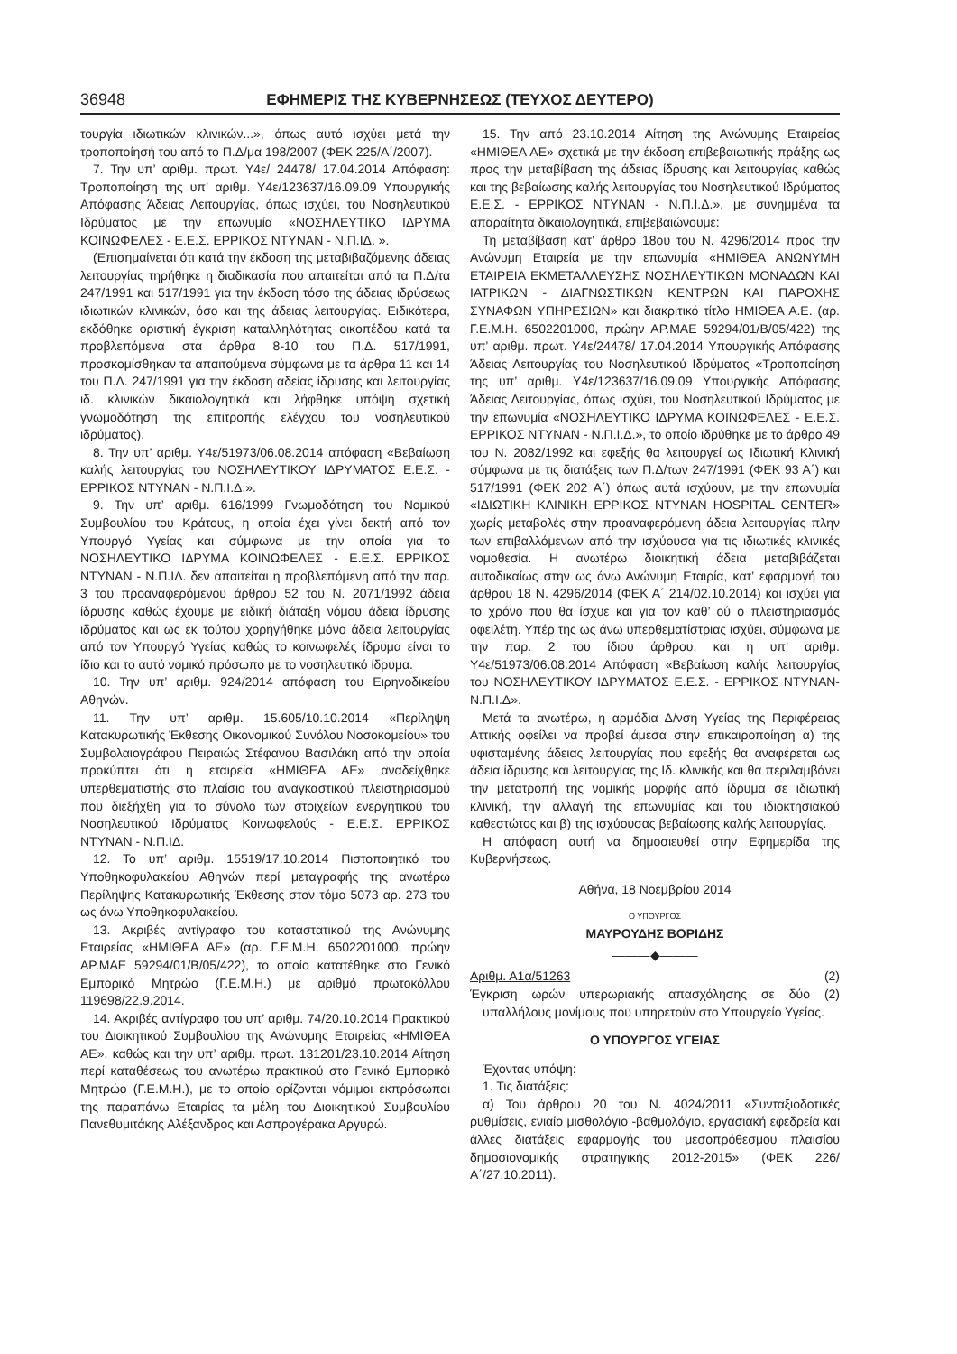36948 ΕΦΗΜΕΡΙΣ ΤΗΣ ΚΥΒΕΡΝΗΣΕΩΣ (ΤΕΥΧΟΣ ΔΕΥΤΕΡΟ)
τουργία ιδιωτικών κλινικών...», όπως αυτό ισχύει μετά την τροποποίησή του από το Π.Δ/μα 198/2007 (ΦΕΚ 225/Α΄/2007).
7. Την υπ’ αριθμ. πρωτ. Υ4ε/ 24478/ 17.04.2014 Απόφαση: Τροποποίηση της υπ’ αριθμ. Υ4ε/123637/16.09.09 Υπουργικής Απόφασης Άδειας Λειτουργίας, όπως ισχύει, του Νοσηλευτικού Ιδρύματος με την επωνυμία «ΝΟΣΗΛΕΥΤΙΚΟ ΙΔΡΥΜΑ ΚΟΙΝΩΦΕΛΕΣ - Ε.Ε.Σ. ΕΡΡΙΚΟΣ ΝΤΥΝΑΝ - Ν.Π.ΙΔ. ».
(Επισημαίνεται ότι κατά την έκδοση της μεταβιβαζόμενης άδειας λειτουργίας τηρήθηκε η διαδικασία που απαιτείται από τα Π.Δ/τα 247/1991 και 517/1991 για την έκδοση τόσο της άδειας ιδρύσεως ιδιωτικών κλινικών, όσο και της άδειας λειτουργίας. Ειδικότερα, εκδόθηκε οριστική έγκριση καταλληλότητας οικοπέδου κατά τα προβλεπόμενα στα άρθρα 8-10 του Π.Δ. 517/1991, προσκομίσθηκαν τα απαιτούμενα σύμφωνα με τα άρθρα 11 και 14 του Π.Δ. 247/1991 για την έκδοση αδείας ίδρυσης και λειτουργίας ιδ. κλινικών δικαιολογητικά και λήφθηκε υπόψη σχετική γνωμοδότηση της επιτροπής ελέγχου του νοσηλευτικού ιδρύματος).
8. Την υπ’ αριθμ. Υ4ε/51973/06.08.2014 απόφαση «Βεβαίωση καλής λειτουργίας του ΝΟΣΗΛΕΥΤΙΚΟΥ ΙΔΡΥΜΑΤΟΣ Ε.Ε.Σ. - ΕΡΡΙΚΟΣ ΝΤΥΝΑΝ - Ν.Π.Ι.Δ.».
9. Την υπ’ αριθμ. 616/1999 Γνωμοδότηση του Νομικού Συμβουλίου του Κράτους, η οποία έχει γίνει δεκτή από τον Υπουργό Υγείας και σύμφωνα με την οποία για το ΝΟΣΗΛΕΥΤΙΚΟ ΙΔΡΥΜΑ ΚΟΙΝΩΦΕΛΕΣ - Ε.Ε.Σ. ΕΡΡΙΚΟΣ ΝΤΥΝΑΝ - Ν.Π.ΙΔ. δεν απαιτείται η προβλεπόμενη από την παρ. 3 του προαναφερόμενου άρθρου 52 του Ν. 2071/1992 άδεια ίδρυσης καθώς έχουμε με ειδική διάταξη νόμου άδεια ίδρυσης ιδρύματος και ως εκ τούτου χορηγήθηκε μόνο άδεια λειτουργίας από τον Υπουργό Υγείας καθώς το κοινωφελές ίδρυμα είναι το ίδιο και το αυτό νομικό πρόσωπο με το νοσηλευτικό ίδρυμα.
10. Την υπ’ αριθμ. 924/2014 απόφαση του Ειρηνοδικείου Αθηνών.
11. Την υπ’ αριθμ. 15.605/10.10.2014 «Περίληψη Κατακυρωτικής Έκθεσης Οικονομικού Συνόλου Νοσοκομείου» του Συμβολαιογράφου Πειραιώς Στέφανου Βασιλάκη από την οποία προκύπτει ότι η εταιρεία «ΗΜΙΘΕΑ ΑΕ» αναδείχθηκε υπερθεματιστής στο πλαίσιο του αναγκαστικού πλειστηριασμού που διεξήχθη για το σύνολο των στοιχείων ενεργητικού του Νοσηλευτικού Ιδρύματος Κοινωφελούς - Ε.Ε.Σ. ΕΡΡΙΚΟΣ ΝΤΥΝΑΝ - Ν.Π.ΙΔ.
12. Το υπ’ αριθμ. 15519/17.10.2014 Πιστοποιητικό του Υποθηκοφυλακείου Αθηνών περί μεταγραφής της ανωτέρω Περίληψης Κατακυρωτικής Έκθεσης στον τόμο 5073 αρ. 273 του ως άνω Υποθηκοφυλακείου.
13. Ακριβές αντίγραφο του καταστατικού της Ανώνυμης Εταιρείας «ΗΜΙΘΕΑ ΑΕ» (αρ. Γ.Ε.Μ.Η. 6502201000, πρώην ΑΡ.ΜΑΕ 59294/01/Β/05/422), το οποίο κατατέθηκε στο Γενικό Εμπορικό Μητρώο (Γ.Ε.Μ.Η.) με αριθμό πρωτοκόλλου 119698/22.9.2014.
14. Ακριβές αντίγραφο του υπ’ αριθμ. 74/20.10.2014 Πρακτικού του Διοικητικού Συμβουλίου της Ανώνυμης Εταιρείας «ΗΜΙΘΕΑ ΑΕ», καθώς και την υπ’ αριθμ. πρωτ. 131201/23.10.2014 Αίτηση περί καταθέσεως του ανωτέρω πρακτικού στο Γενικό Εμπορικό Μητρώο (Γ.Ε.Μ.Η.), με το οποίο ορίζονται νόμιμοι εκπρόσωποι της παραπάνω Εταιρίας τα μέλη του Διοικητικού Συμβουλίου Πανεθυμιτάκης Αλέξανδρος και Ασπρογέρακα Αργυρώ.
15. Την από 23.10.2014 Αίτηση της Ανώνυμης Εταιρείας «ΗΜΙΘΕΑ ΑΕ» σχετικά με την έκδοση επιβεβαιωτικής πράξης ως προς την μεταβίβαση της άδειας ίδρυσης και λειτουργίας καθώς και της βεβαίωσης καλής λειτουργίας του Νοσηλευτικού Ιδρύματος Ε.Ε.Σ. - ΕΡΡΙΚΟΣ ΝΤΥΝΑΝ - Ν.Π.Ι.Δ.», με συνημμένα τα απαραίτητα δικαιολογητικά, επιβεβαιώνουμε:
Τη μεταβίβαση κατ’ άρθρο 18ου του Ν. 4296/2014 προς την Ανώνυμη Εταιρεία με την επωνυμία «ΗΜΙΘΕΑ ΑΝΩΝΥΜΗ ΕΤΑΙΡΕΙΑ ΕΚΜΕΤΑΛΛΕΥΣΗΣ ΝΟΣΗΛΕΥΤΙΚΩΝ ΜΟΝΑΔΩΝ ΚΑΙ ΙΑΤΡΙΚΩΝ - ΔΙΑΓΝΩΣΤΙΚΩΝ ΚΕΝΤΡΩΝ ΚΑΙ ΠΑΡΟΧΗΣ ΣΥΝΑΦΩΝ ΥΠΗΡΕΣΙΩΝ» και διακριτικό τίτλο ΗΜΙΘΕΑ Α.Ε. (αρ. Γ.Ε.Μ.Η. 6502201000, πρώην ΑΡ.ΜΑΕ 59294/01/Β/05/422) της υπ’ αριθμ. πρωτ. Υ4ε/24478/ 17.04.2014 Υπουργικής Απόφασης Άδειας Λειτουργίας του Νοσηλευτικού Ιδρύματος «Τροποποίηση της υπ’ αριθμ. Υ4ε/123637/16.09.09 Υπουργικής Απόφασης Άδειας Λειτουργίας, όπως ισχύει, του Νοσηλευτικού Ιδρύματος με την επωνυμία «ΝΟΣΗΛΕΥΤΙΚΟ ΙΔΡΥΜΑ ΚΟΙΝΩΦΕΛΕΣ - Ε.Ε.Σ. ΕΡΡΙΚΟΣ ΝΤΥΝΑΝ - Ν.Π.Ι.Δ.», το οποίο ιδρύθηκε με το άρθρο 49 του Ν. 2082/1992 και εφεξής θα λειτουργεί ως Ιδιωτική Κλινική σύμφωνα με τις διατάξεις των Π.Δ/των 247/1991 (ΦΕΚ 93 Α΄) και 517/1991 (ΦΕΚ 202 Α΄) όπως αυτά ισχύουν, με την επωνυμία «ΙΔΙΩΤΙΚΗ ΚΛΙΝΙΚΗ ΕΡΡΙΚΟΣ ΝΤΥΝΑΝ HOSPITAL CENTER» χωρίς μεταβολές στην προαναφερόμενη άδεια λειτουργίας πλην των επιβαλλόμενων από την ισχύουσα για τις ιδιωτικές κλινικές νομοθεσία. Η ανωτέρω διοικητική άδεια μεταβιβάζεται αυτοδικαίως στην ως άνω Ανώνυμη Εταιρία, κατ’ εφαρμογή του άρθρου 18 Ν. 4296/2014 (ΦΕΚ Α΄ 214/02.10.2014) και ισχύει για το χρόνο που θα ίσχυε και για τον καθ’ ού ο πλειστηριασμός οφειλέτη. Υπέρ της ως άνω υπερθεματίστριας ισχύει, σύμφωνα με την παρ. 2 του ίδιου άρθρου, και η υπ’ αριθμ. Υ4ε/51973/06.08.2014 Απόφαση «Βεβαίωση καλής λειτουργίας του ΝΟΣΗΛΕΥΤΙΚΟΥ ΙΔΡΥΜΑΤΟΣ Ε.Ε.Σ. - ΕΡΡΙΚΟΣ ΝΤΥΝΑΝ-Ν.Π.Ι.Δ».
Μετά τα ανωτέρω, η αρμόδια Δ/νση Υγείας της Περιφέρειας Αττικής οφείλει να προβεί άμεσα στην επικαιροποίηση α) της υφισταμένης άδειας λειτουργίας που εφεξής θα αναφέρεται ως άδεια ίδρυσης και λειτουργίας της Ιδ. κλινικής και θα περιλαμβάνει την μετατροπή της νομικής μορφής από ίδρυμα σε ιδιωτική κλινική, την αλλαγή της επωνυμίας και του ιδιοκτησιακού καθεστώτος και β) της ισχύουσας βεβαίωσης καλής λειτουργίας.
Η απόφαση αυτή να δημοσιευθεί στην Εφημερίδα της Κυβερνήσεως.
Αθήνα, 18 Νοεμβρίου 2014
Ο ΥΠΟΥΡΓΟΣ
ΜΑΥΡΟΥΔΗΣ ΒΟΡΙΔΗΣ
———◆———
Αριθμ. Α1α/51263 (2)
Έγκριση ωρών υπερωριακής απασχόλησης σε δύο (2) υπαλλήλους μονίμους που υπηρετούν στο Υπουργείο Υγείας.
Ο ΥΠΟΥΡΓΟΣ ΥΓΕΙΑΣ
Έχοντας υπόψη:
1. Τις διατάξεις:
α) Του άρθρου 20 του Ν. 4024/2011 «Συνταξιοδοτικές ρυθμίσεις, ενιαίο μισθολόγιο -βαθμολόγιο, εργασιακή εφεδρεία και άλλες διατάξεις εφαρμογής του μεσοπρόθεσμου πλαισίου δημοσιονομικής στρατηγικής 2012-2015» (ΦΕΚ 226/Α΄/27.10.2011).